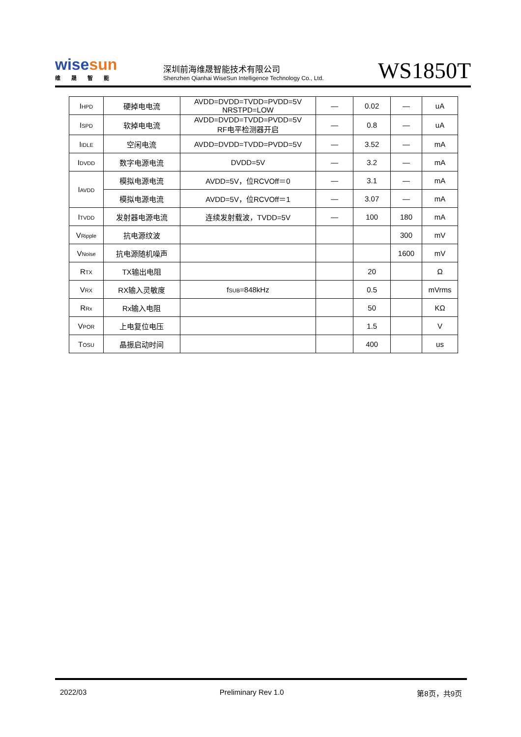wisesun
维晟智能
深圳前海维晟智能技术有限公司
Shenzhen Qianhai WiseSun Intelligence Technology Co., Ltd.
WS1850T
| I<sub>HPD</sub> | 硬掉电电流 | AVDD=DVDD=TVDD=PVDD=5V NRSTPD=LOW | — | 0.02 | — | uA |
| I<sub>SPD</sub> | 软掉电电流 | AVDD=DVDD=TVDD=PVDD=5V RF电平检测器开启 | — | 0.8 | — | uA |
| I<sub>IDLE</sub> | 空闲电流 | AVDD=DVDD=TVDD=PVDD=5V | — | 3.52 | — | mA |
| I<sub>DVDD</sub> | 数字电源电流 | DVDD=5V | — | 3.2 | — | mA |
| I<sub>AVDD</sub> | 模拟电源电流 | AVDD=5V，位RCVOff＝0 | — | 3.1 | — | mA |
| | 模拟电源电流 | AVDD=5V，位RCVOff＝1 | — | 3.07 | — | mA |
| I<sub>TVDD</sub> | 发射器电源电流 | 连续发射载波，TVDD=5V | — | 100 | 180 | mA |
| V<sub>Ripple</sub> | 抗电源纹波 | | | | 300 | mV |
| V<sub>Noise</sub> | 抗电源随机噪声 | | | | 1600 | mV |
| R<sub>TX</sub> | TX输出电阻 | | | 20 | | Ω |
| V<sub>RX</sub> | RX输入灵敏度 | f<sub>SUB</sub>=848kHz | | 0.5 | | mVrms |
| R<sub>Rx</sub> | Rx输入电阻 | | | 50 | | KΩ |
| V<sub>POR</sub> | 上电复位电压 | | | 1.5 | | V |
| T<sub>OSU</sub> | 晶振启动时间 | | | 400 | | us |
2022/03 Preliminary Rev 1.0 第8页，共9页